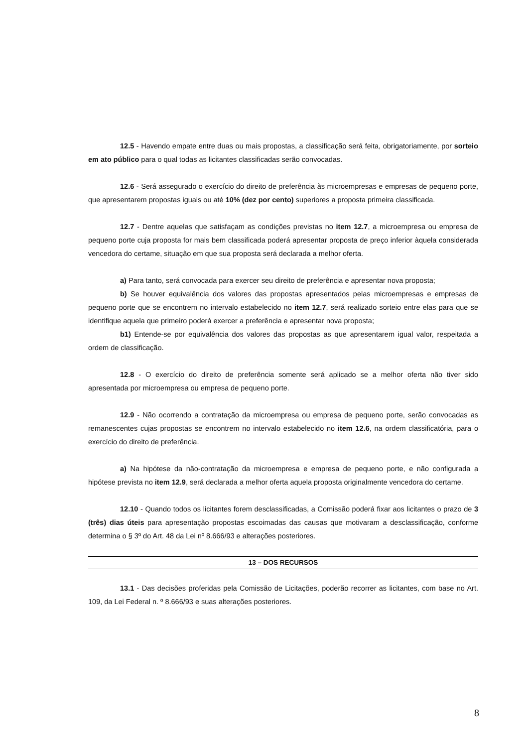12.5 - Havendo empate entre duas ou mais propostas, a classificação será feita, obrigatoriamente, por sorteio em ato público para o qual todas as licitantes classificadas serão convocadas.
12.6 - Será assegurado o exercício do direito de preferência às microempresas e empresas de pequeno porte, que apresentarem propostas iguais ou até 10% (dez por cento) superiores a proposta primeira classificada.
12.7 - Dentre aquelas que satisfaçam as condições previstas no item 12.7, a microempresa ou empresa de pequeno porte cuja proposta for mais bem classificada poderá apresentar proposta de preço inferior àquela considerada vencedora do certame, situação em que sua proposta será declarada a melhor oferta.
a) Para tanto, será convocada para exercer seu direito de preferência e apresentar nova proposta;
b) Se houver equivalência dos valores das propostas apresentados pelas microempresas e empresas de pequeno porte que se encontrem no intervalo estabelecido no item 12.7, será realizado sorteio entre elas para que se identifique aquela que primeiro poderá exercer a preferência e apresentar nova proposta;
b1) Entende-se por equivalência dos valores das propostas as que apresentarem igual valor, respeitada a ordem de classificação.
12.8 - O exercício do direito de preferência somente será aplicado se a melhor oferta não tiver sido apresentada por microempresa ou empresa de pequeno porte.
12.9 - Não ocorrendo a contratação da microempresa ou empresa de pequeno porte, serão convocadas as remanescentes cujas propostas se encontrem no intervalo estabelecido no item 12.6, na ordem classificatória, para o exercício do direito de preferência.
a) Na hipótese da não-contratação da microempresa e empresa de pequeno porte, e não configurada a hipótese prevista no item 12.9, será declarada a melhor oferta aquela proposta originalmente vencedora do certame.
12.10 - Quando todos os licitantes forem desclassificadas, a Comissão poderá fixar aos licitantes o prazo de 3 (três) dias úteis para apresentação propostas escoimadas das causas que motivaram a desclassificação, conforme determina o § 3º do Art. 48 da Lei nº 8.666/93 e alterações posteriores.
13 – DOS RECURSOS
13.1 - Das decisões proferidas pela Comissão de Licitações, poderão recorrer as licitantes, com base no Art. 109, da Lei Federal n. º 8.666/93 e suas alterações posteriores.
8